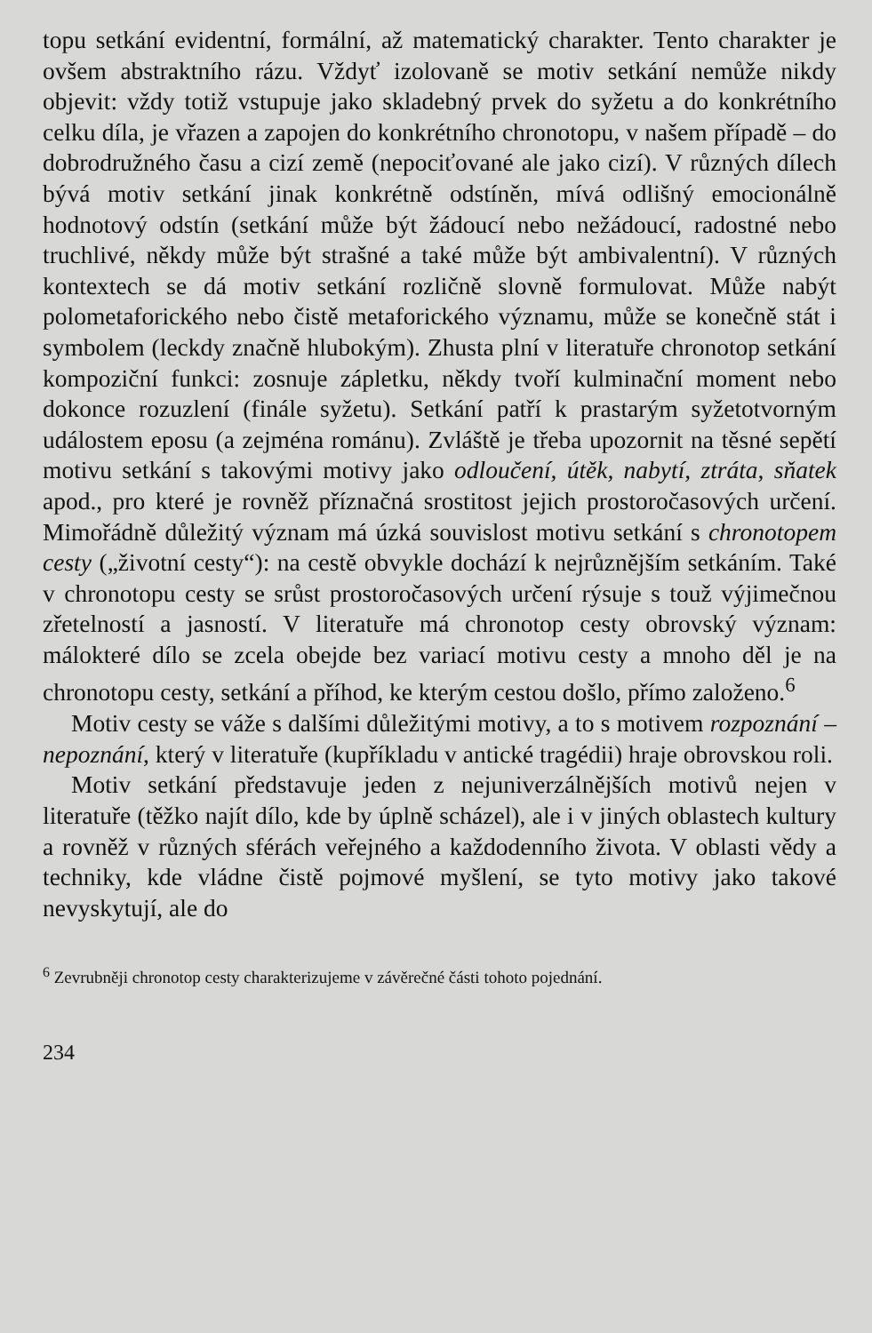topu setkání evidentní, formální, až matematický charakter. Tento charakter je ovšem abstraktního rázu. Vždyť izolovaně se motiv setkání nemůže nikdy objevit: vždy totiž vstupuje jako skladebný prvek do syžetu a do konkrétního celku díla, je vřazen a zapojen do konkrétního chronotopu, v našem případě – do dobrodružného času a cizí země (nepociťované ale jako cizí). V různých dílech bývá motiv setkání jinak konkrétně odstíněn, mívá odlišný emocionálně hodnotový odstín (setkání může být žádoucí nebo nežádoucí, radostné nebo truchlivé, někdy může být strašné a také může být ambivalentní). V různých kontextech se dá motiv setkání rozličně slovně formulovat. Může nabýt polometaforického nebo čistě metaforického významu, může se konečně stát i symbolem (leckdy značně hlubokým). Zhusta plní v literatuře chronotop setkání kompoziční funkci: zosnuje zápletku, někdy tvoří kulminační moment nebo dokonce rozuzlení (finále syžetu). Setkání patří k prastarým syžetotvorným událostem eposu (a zejména románu). Zvláště je třeba upozornit na těsné sepětí motivu setkání s takovými motivy jako odloučení, útěk, nabytí, ztráta, sňatek apod., pro které je rovněž příznačná srostitost jejich prostoročasových určení. Mimořádně důležitý význam má úzká souvislost motivu setkání s chronotopem cesty („životní cesty“): na cestě obvykle dochází k nejrůznějším setkáním. Také v chronotopu cesty se srůst prostoročasových určení rýsuje s touž výjimečnou zřetelností a jasností. V literatuře má chronotop cesty obrovský význam: málokteré dílo se zcela obejde bez variací motivu cesty a mnoho děl je na chronotopu cesty, setkání a příhod, ke kterým cestou došlo, přímo založeno.<sup>6</sup>
Motiv cesty se váže s dalšími důležitými motivy, a to s motivem rozpoznání – nepoznání, který v literatuře (kupříkladu v antické tragédii) hraje obrovskou roli.
Motiv setkání představuje jeden z nejuniverzálnějších motivů nejen v literatuře (těžko najít dílo, kde by úplně scházel), ale i v jiných oblastech kultury a rovněž v různých sférách veřejného a každodenního života. V oblasti vědy a techniky, kde vládne čistě pojmové myšlení, se tyto motivy jako takové nevyskytují, ale do
<sup>6</sup> Zevrubněji chronotop cesty charakterizujeme v závěrečné části tohoto pojednání.
234